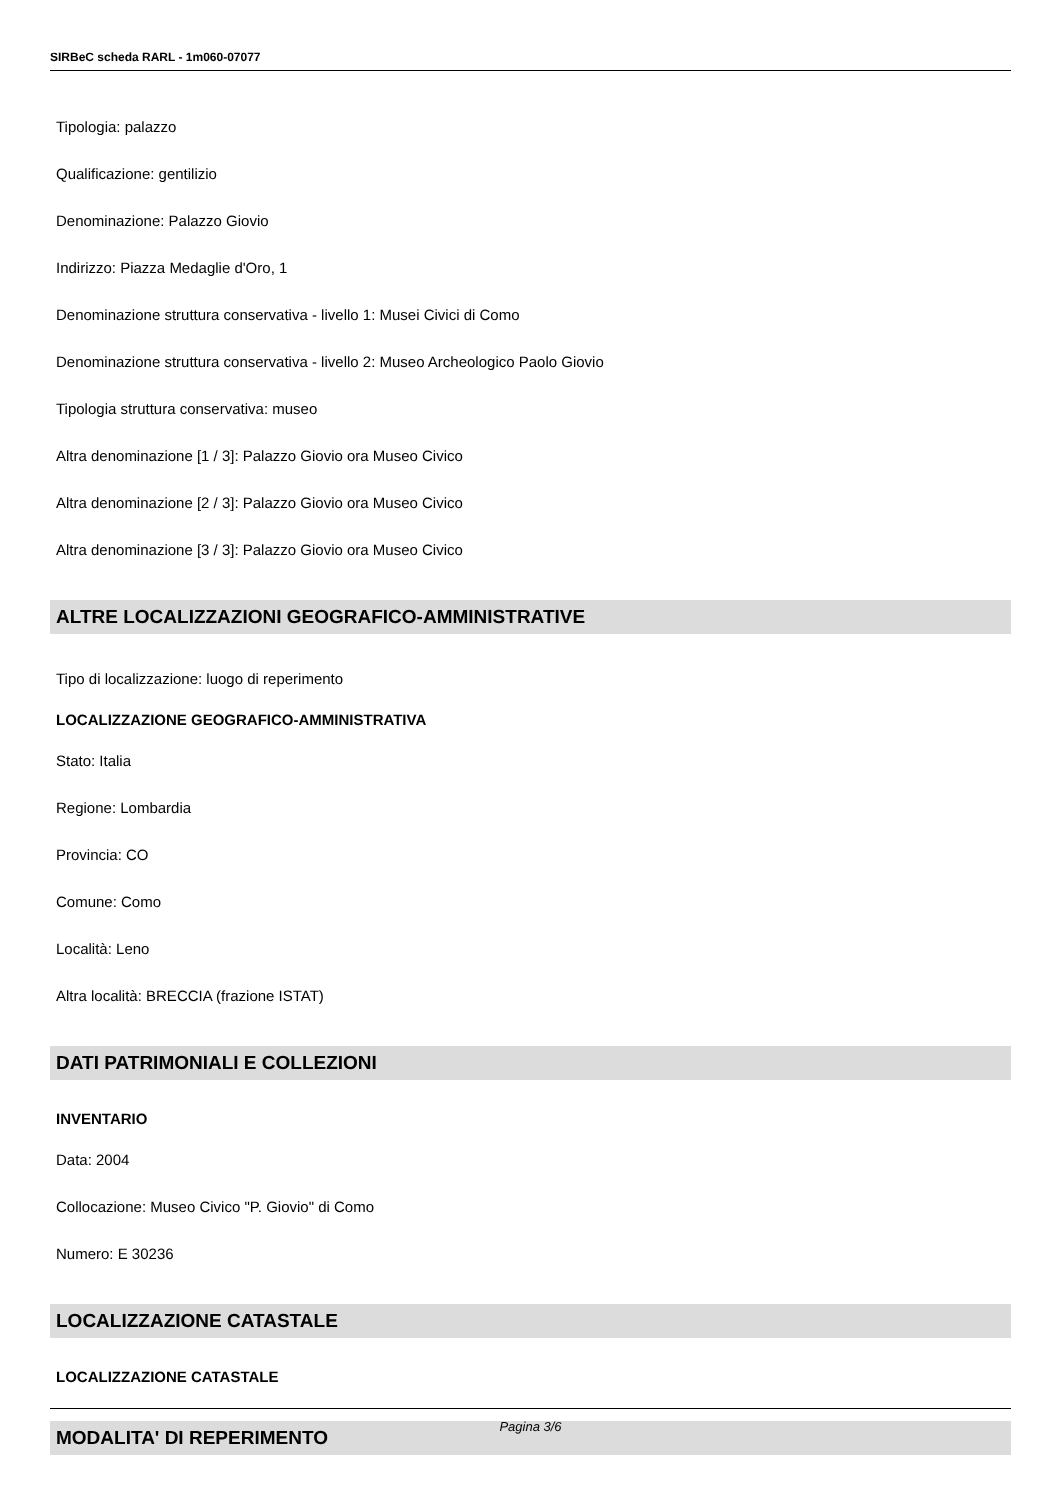SIRBeC scheda RARL - 1m060-07077
Tipologia: palazzo
Qualificazione: gentilizio
Denominazione: Palazzo Giovio
Indirizzo: Piazza Medaglie d'Oro, 1
Denominazione struttura conservativa - livello 1: Musei Civici di Como
Denominazione struttura conservativa - livello 2: Museo Archeologico Paolo Giovio
Tipologia struttura conservativa: museo
Altra denominazione [1 / 3]: Palazzo Giovio ora Museo Civico
Altra denominazione [2 / 3]: Palazzo Giovio ora Museo Civico
Altra denominazione [3 / 3]: Palazzo Giovio ora Museo Civico
ALTRE LOCALIZZAZIONI GEOGRAFICO-AMMINISTRATIVE
Tipo di localizzazione: luogo di reperimento
LOCALIZZAZIONE GEOGRAFICO-AMMINISTRATIVA
Stato: Italia
Regione: Lombardia
Provincia: CO
Comune: Como
Località: Leno
Altra località: BRECCIA (frazione ISTAT)
DATI PATRIMONIALI E COLLEZIONI
INVENTARIO
Data: 2004
Collocazione: Museo Civico "P. Giovio" di Como
Numero: E 30236
LOCALIZZAZIONE CATASTALE
LOCALIZZAZIONE CATASTALE
MODALITA' DI REPERIMENTO
Pagina 3/6